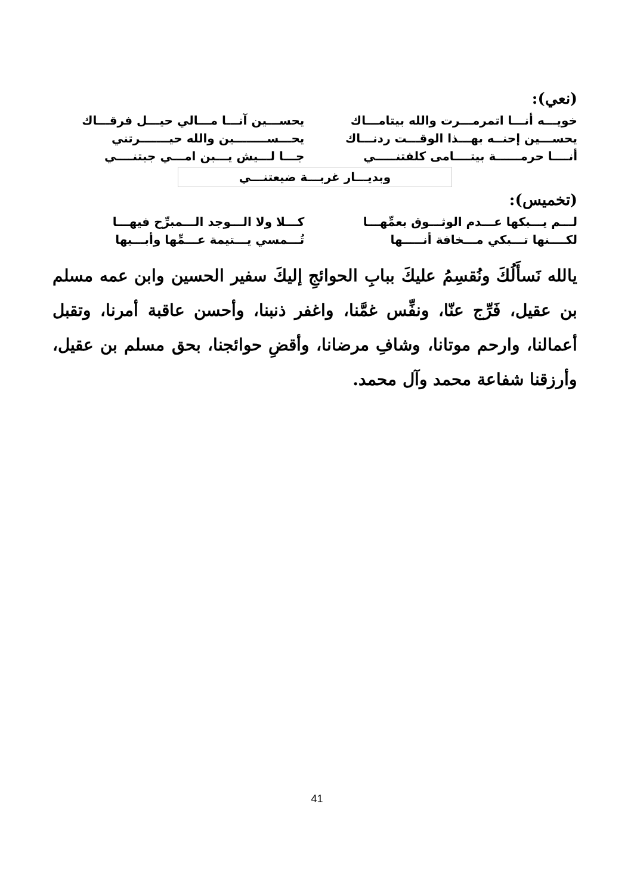(نعي):
خويـــه أنـــا اتمرمـــرت والله بيتامـــاك يحســـين آنـــا مـــالي حيـــل فرقـــاك
يحســـين إحنــه بهـــذا الوقـــت ردنـــاك يحـــســــــــين والله حيـــــــرتني
أنــــا حرمــــــة بيتــــامى كلفتنـــــي جـــا لـــيش يـــبن امـــي جبتنــــي
وبديـــار غربـــة ضيعتنـــي
(تخميس):
لـــم يـــبكها عـــدم الوثـــوق بعمِّهـــا كـــلا ولا الـــوجد الـــمبرِّح فيهـــا
لكــــنها تـــبكي مـــخافة أنـــــها تُـــمسي يـــتيمة عـــمِّها وأبـــيها
يالله نَسأَلُكَ ونُقسِمُ عليكَ ببابِ الحوائجِ إليكَ سفير الحسين وابن عمه مسلم بن عقيل، فَرِّج عنّا، ونفِّس غمَّنا، واغفر ذنبنا، وأحسن عاقبة أمرنا، وتقبل أعمالنا، وارحم موتانا، وشافِ مرضانا، وأقضِ حوائجنا، بحق مسلم بن عقيل، وأرزقنا شفاعة محمد وآل محمد.
41